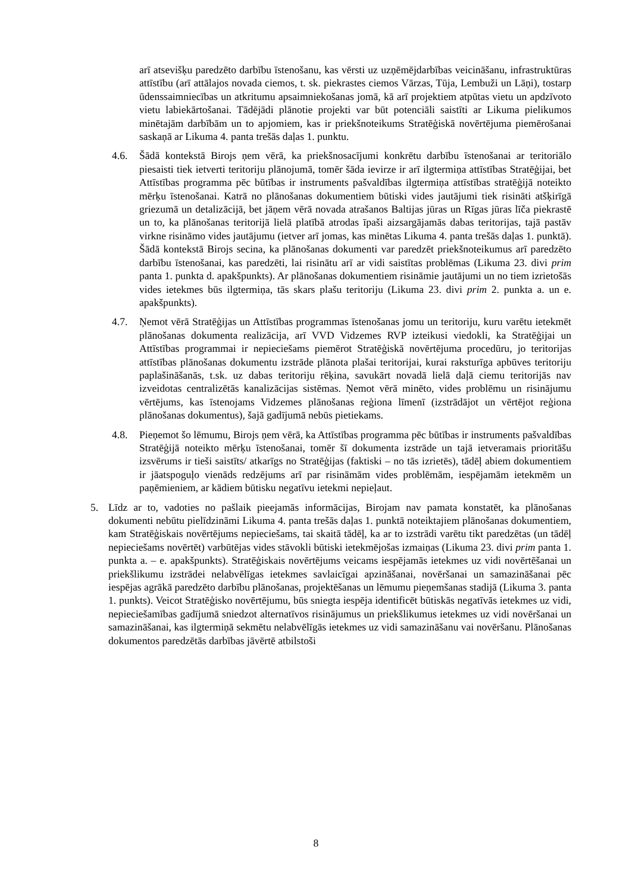arī atsevišķu paredzēto darbību īstenošanu, kas vērsti uz uzņēmējdarbības veicināšanu, infrastruktūras attīstību (arī attālajos novada ciemos, t. sk. piekrastes ciemos Vārzas, Tūja, Lembuži un Lāņi), tostarp ūdenssaimniecības un atkritumu apsaimniekošanas jomā, kā arī projektiem atpūtas vietu un apdzīvoto vietu labiekārtošanai. Tādējādi plānotie projekti var būt potenciāli saistīti ar Likuma pielikumos minētajām darbībām un to apjomiem, kas ir priekšnoteikums Stratēģiskā novērtējuma piemērošanai saskaņā ar Likuma 4. panta trešās daļas 1. punktu.
4.6. Šādā kontekstā Birojs ņem vērā, ka priekšnosacījumi konkrētu darbību īstenošanai ar teritoriālo piesaisti tiek ietverti teritoriju plānojumā, tomēr šāda ievirze ir arī ilgtermiņa attīstības Stratēģijai, bet Attīstības programma pēc būtības ir instruments pašvaldības ilgtermiņa attīstības stratēģijā noteikto mērķu īstenošanai. Katrā no plānošanas dokumentiem būtiski vides jautājumi tiek risināti atšķirīgā griezumā un detalizācijā, bet jāņem vērā novada atrašanos Baltijas jūras un Rīgas jūras līča piekrastē un to, ka plānošanas teritorijā lielā platībā atrodas īpaši aizsargājamās dabas teritorijas, tajā pastāv virkne risināmo vides jautājumu (ietver arī jomas, kas minētas Likuma 4. panta trešās daļas 1. punktā). Šādā kontekstā Birojs secina, ka plānošanas dokumenti var paredzēt priekšnoteikumus arī paredzēto darbību īstenošanai, kas paredzēti, lai risinātu arī ar vidi saistītas problēmas (Likuma 23. divi prim panta 1. punkta d. apakšpunkts). Ar plānošanas dokumentiem risināmie jautājumi un no tiem izrietošās vides ietekmes būs ilgtermiņa, tās skars plašu teritoriju (Likuma 23. divi prim 2. punkta a. un e. apakšpunkts).
4.7. Ņemot vērā Stratēģijas un Attīstības programmas īstenošanas jomu un teritoriju, kuru varētu ietekmēt plānošanas dokumenta realizācija, arī VVD Vidzemes RVP izteikusi viedokli, ka Stratēģijai un Attīstības programmai ir nepieciešams piemērot Stratēģiskā novērtējuma procedūru, jo teritorijas attīstības plānošanas dokumentu izstrāde plānota plašai teritorijai, kurai raksturīga apbūves teritoriju paplašināšanās, t.sk. uz dabas teritoriju rēķina, savukārt novadā lielā daļā ciemu teritorijās nav izveidotas centralizētās kanalizācijas sistēmas. Ņemot vērā minēto, vides problēmu un risinājumu vērtējums, kas īstenojams Vidzemes plānošanas reģiona līmenī (izstrādājot un vērtējot reģiona plānošanas dokumentus), šajā gadījumā nebūs pietiekams.
4.8. Pieņemot šo lēmumu, Birojs ņem vērā, ka Attīstības programma pēc būtības ir instruments pašvaldības Stratēģijā noteikto mērķu īstenošanai, tomēr šī dokumenta izstrāde un tajā ietveramais prioritāšu izsvērums ir tieši saistīts/ atkarīgs no Stratēģijas (faktiski – no tās izrietēs), tādēļ abiem dokumentiem ir jāatspoguļo vienāds redzējums arī par risināmām vides problēmām, iespējamām ietekmēm un paņēmieniem, ar kādiem būtisku negatīvu ietekmi nepieļaut.
5. Līdz ar to, vadoties no pašlaik pieejamās informācijas, Birojam nav pamata konstatēt, ka plānošanas dokumenti nebūtu pielīdzināmi Likuma 4. panta trešās daļas 1. punktā noteiktajiem plānošanas dokumentiem, kam Stratēģiskais novērtējums nepieciešams, tai skaitā tādēļ, ka ar to izstrādi varētu tikt paredzētas (un tādēļ nepieciešams novērtēt) varbūtējas vides stāvokli būtiski ietekmējošas izmaiņas (Likuma 23. divi prim panta 1. punkta a. – e. apakšpunkts). Stratēģiskais novērtējums veicams iespējamās ietekmes uz vidi novērtēšanai un priekšlikumu izstrādei nelabvēlīgas ietekmes savlaicīgai apzināšanai, novēršanai un samazināšanai pēc iespējas agrākā paredzēto darbību plānošanas, projektēšanas un lēmumu pieņemšanas stadijā (Likuma 3. panta 1. punkts). Veicot Stratēģisko novērtējumu, būs sniegta iespēja identificēt būtiskās negatīvās ietekmes uz vidi, nepieciešamības gadījumā sniedzot alternatīvos risinājumus un priekšlikumus ietekmes uz vidi novēršanai un samazināšanai, kas ilgtermiņā sekmētu nelabvēlīgās ietekmes uz vidi samazināšanu vai novēršanu. Plānošanas dokumentos paredzētās darbības jāvērtē atbilstoši
8